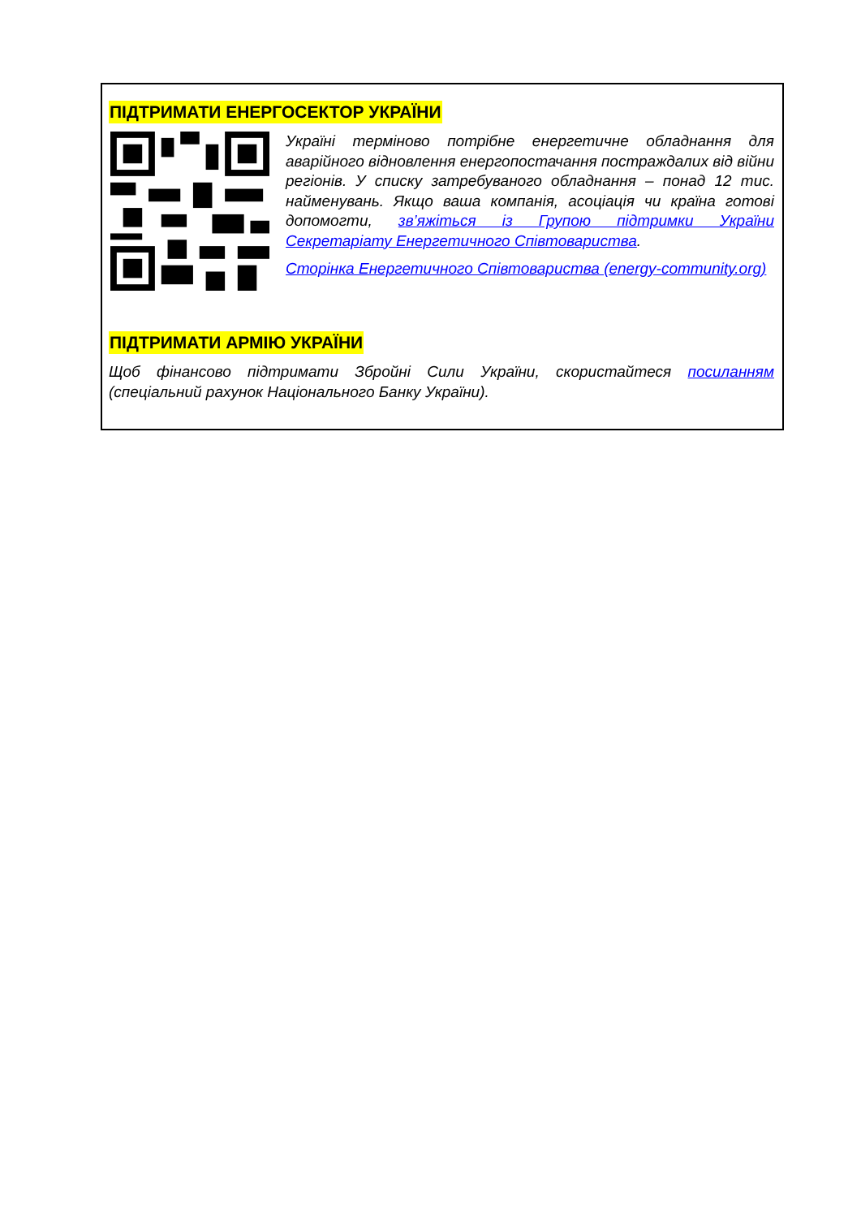ПІДТРИМАТИ ЕНЕРГОСЕКТОР УКРАЇНИ
Україні терміново потрібне енергетичне обладнання для аварійного відновлення енергопостачання постраждалих від війни регіонів. У списку затребуваного обладнання – понад 12 тис. найменувань. Якщо ваша компанія, асоціація чи країна готові допомогти, зв’яжіться із Групою підтримки України Секретаріату Енергетичного Співтовариства.
Сторінка Енергетичного Співтовариства (energy-community.org)
ПІДТРИМАТИ АРМІЮ УКРАЇНИ
Щоб фінансово підтримати Збройні Сили України, скористайтеся посиланням (спеціальний рахунок Національного Банку України).